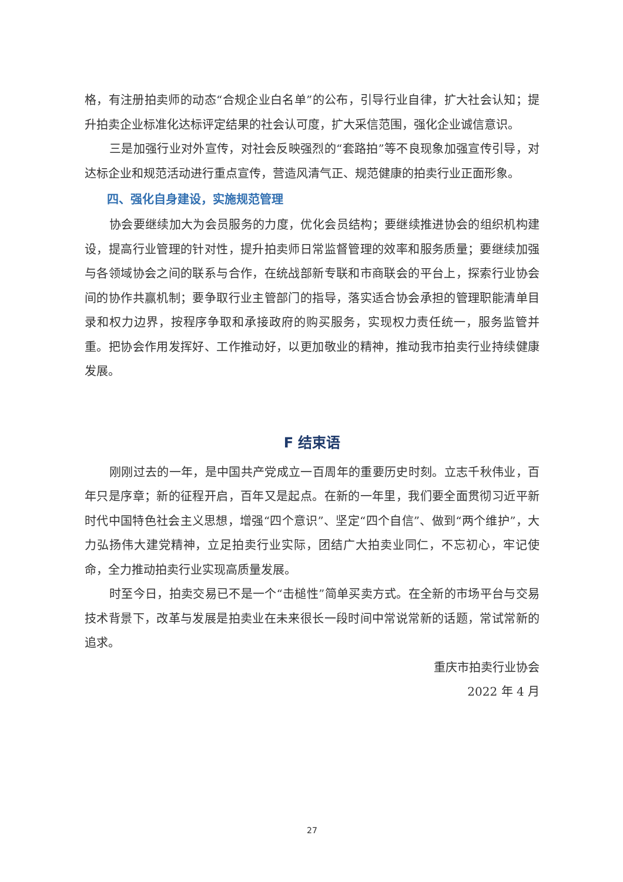格，有注册拍卖师的动态“合规企业白名单”的公布，引导行业自律，扩大社会认知；提升拍卖企业标准化达标评定结果的社会认可度，扩大采信范围，强化企业诚信意识。
三是加强行业对外宣传，对社会反映强烈的“套路拍”等不良现象加强宣传引导，对达标企业和规范活动进行重点宣传，营造风清气正、规范健康的拍卖行业正面形象。
四、强化自身建设，实施规范管理
协会要继续加大为会员服务的力度，优化会员结构；要继续推进协会的组织机构建设，提高行业管理的针对性，提升拍卖师日常监督管理的效率和服务质量；要继续加强与各领域协会之间的联系与合作，在统战部新专联和市商联会的平台上，探索行业协会间的协作共赢机制；要争取行业主管部门的指导，落实适合协会承担的管理职能清单目录和权力边界，按程序争取和承接政府的购买服务，实现权力责任统一，服务监管并重。把协会作用发挥好、工作推动好，以更加敬业的精神，推动我市拍卖行业持续健康发展。
F 结束语
刚刚过去的一年，是中国共产党成立一百周年的重要历史时刻。立志千秋伟业，百年只是序章；新的征程开启，百年又是起点。在新的一年里，我们要全面贯彻习近平新时代中国特色社会主义思想，增强“四个意识”、坚定“四个自信”、做到“两个维护”，大力弘扬伟大建党精神，立足拍卖行业实际，团结广大拍卖业同仁，不忘初心，牢记使命，全力推动拍卖行业实现高质量发展。
时至今日，拍卖交易已不是一个“击槌性”简单买卖方式。在全新的市场平台与交易技术背景下，改革与发展是拍卖业在未来很长一段时间中常说常新的话题，常试常新的追求。
重庆市拍卖行业协会
2022 年 4 月
27